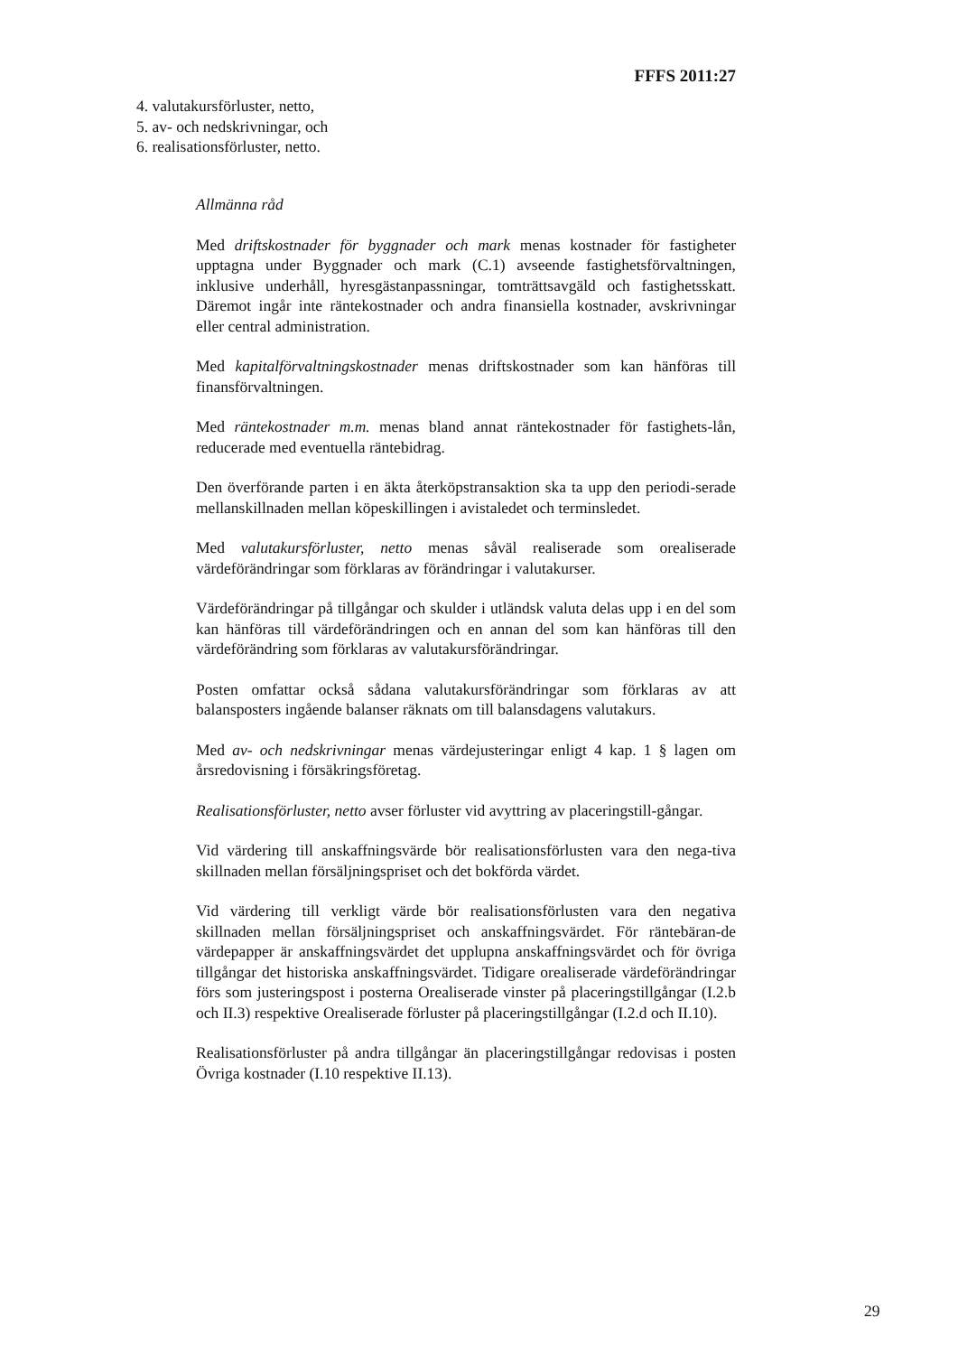FFFS 2011:27
4. valutakursförluster, netto,
5. av- och nedskrivningar, och
6. realisationsförluster, netto.
Allmänna råd
Med driftskostnader för byggnader och mark menas kostnader för fastigheter upptagna under Byggnader och mark (C.1) avseende fastighetsförvaltningen, inklusive underhåll, hyresgästanpassningar, tomträttsavgäld och fastighetsskatt. Däremot ingår inte räntekostnader och andra finansiella kostnader, avskrivningar eller central administration.
Med kapitalförvaltningskostnader menas driftskostnader som kan hänföras till finansförvaltningen.
Med räntekostnader m.m. menas bland annat räntekostnader för fastighets-lån, reducerade med eventuella räntebidrag.
Den överförande parten i en äkta återköpstransaktion ska ta upp den periodi-serade mellanskillnaden mellan köpeskillingen i avistaledet och terminsledet.
Med valutakursförluster, netto menas såväl realiserade som orealiserade värdeförändringar som förklaras av förändringar i valutakurser.
Värdeförändringar på tillgångar och skulder i utländsk valuta delas upp i en del som kan hänföras till värdeförändringen och en annan del som kan hänföras till den värdeförändring som förklaras av valutakursförändringar.
Posten omfattar också sådana valutakursförändringar som förklaras av att balansposters ingående balanser räknats om till balansdagens valutakurs.
Med av- och nedskrivningar menas värdejusteringar enligt 4 kap. 1 § lagen om årsredovisning i försäkringsföretag.
Realisationsförluster, netto avser förluster vid avyttring av placeringstill-gångar.
Vid värdering till anskaffningsvärde bör realisationsförlusten vara den nega-tiva skillnaden mellan försäljningspriset och det bokförda värdet.
Vid värdering till verkligt värde bör realisationsförlusten vara den negativa skillnaden mellan försäljningspriset och anskaffningsvärdet. För räntebäran-de värdepapper är anskaffningsvärdet det upplupna anskaffningsvärdet och för övriga tillgångar det historiska anskaffningsvärdet. Tidigare orealiserade värdeförändringar förs som justeringspost i posterna Orealiserade vinster på placeringstillgångar (I.2.b och II.3) respektive Orealiserade förluster på placeringstillgångar (I.2.d och II.10).
Realisationsförluster på andra tillgångar än placeringstillgångar redovisas i posten Övriga kostnader (I.10 respektive II.13).
29